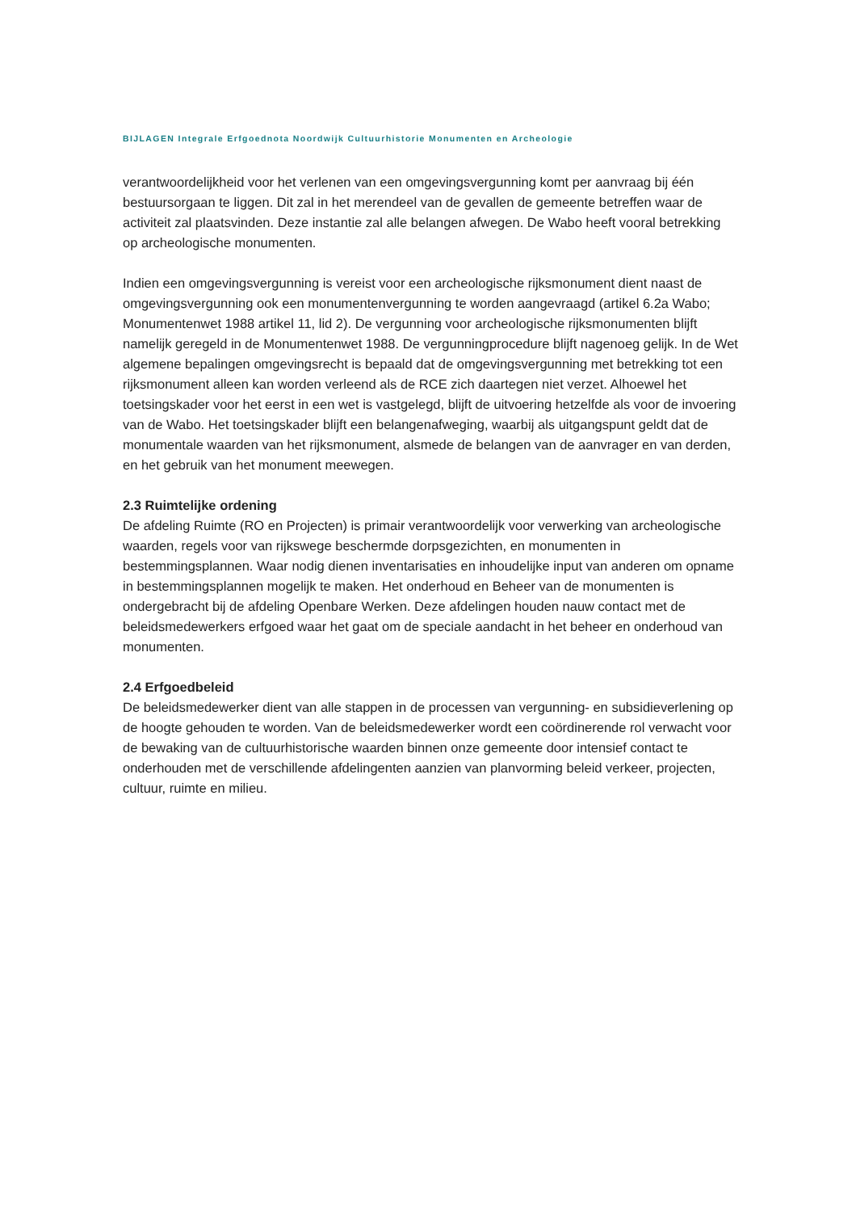BIJLAGEN Integrale Erfgoednota Noordwijk Cultuurhistorie Monumenten en Archeologie
verantwoordelijkheid voor het verlenen van een omgevingsvergunning komt per aanvraag bij één bestuursorgaan te liggen. Dit zal in het merendeel van de gevallen de gemeente betreffen waar de activiteit zal plaatsvinden. Deze instantie zal alle belangen afwegen. De Wabo heeft vooral betrekking op archeologische monumenten.
Indien een omgevingsvergunning is vereist voor een archeologische rijksmonument dient naast de omgevingsvergunning ook een monumentenvergunning te worden aangevraagd (artikel 6.2a Wabo; Monumentenwet 1988 artikel 11, lid 2). De vergunning voor archeologische rijksmonumenten blijft namelijk geregeld in de Monumentenwet 1988. De vergunningprocedure blijft nagenoeg gelijk. In de Wet algemene bepalingen omgevingsrecht is bepaald dat de omgevingsvergunning met betrekking tot een rijksmonument alleen kan worden verleend als de RCE zich daartegen niet verzet. Alhoewel het toetsingskader voor het eerst in een wet is vastgelegd, blijft de uitvoering hetzelfde als voor de invoering van de Wabo. Het toetsingskader blijft een belangenafweging, waarbij als uitgangspunt geldt dat de monumentale waarden van het rijksmonument, alsmede de belangen van de aanvrager en van derden, en het gebruik van het monument meewegen.
2.3 Ruimtelijke ordening
De afdeling Ruimte (RO en Projecten) is primair verantwoordelijk voor verwerking van archeologische waarden, regels voor van rijkswege beschermde dorpsgezichten, en monumenten in bestemmingsplannen. Waar nodig dienen inventarisaties en inhoudelijke input van anderen om opname in bestemmingsplannen mogelijk te maken. Het onderhoud en Beheer van de monumenten is ondergebracht bij de afdeling Openbare Werken. Deze afdelingen houden nauw contact met de beleidsmedewerkers erfgoed waar het gaat om de speciale aandacht in het beheer en onderhoud van monumenten.
2.4 Erfgoedbeleid
De beleidsmedewerker dient van alle stappen in de processen van vergunning- en subsidieverlening op de hoogte gehouden te worden. Van de beleidsmedewerker wordt een coördinerende rol verwacht voor de bewaking van de cultuurhistorische waarden binnen onze gemeente door intensief contact te onderhouden met de verschillende afdelingenten aanzien van planvorming beleid verkeer, projecten, cultuur, ruimte en milieu.